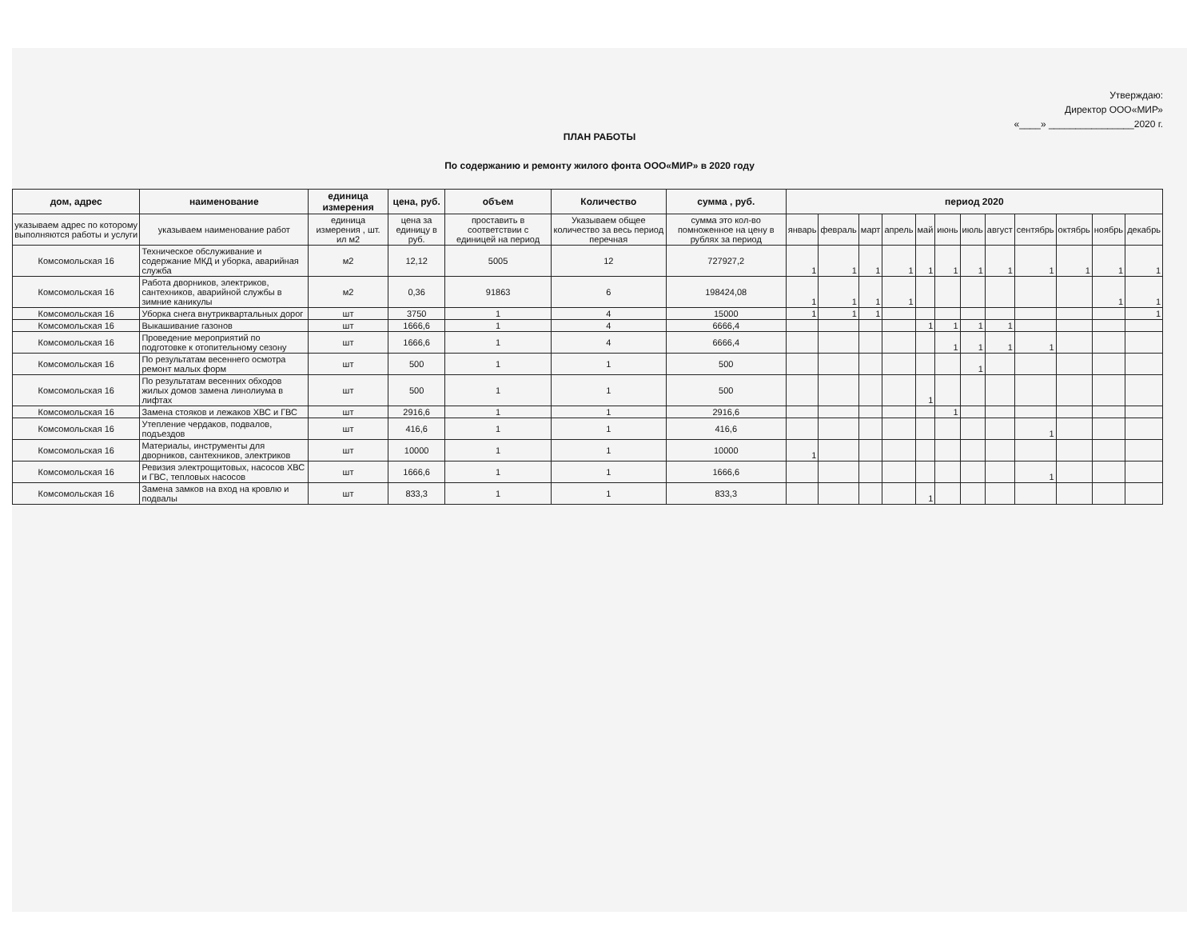Утверждаю:
Директор ООО«МИР»
«____» ________________2020 г.
ПЛАН РАБОТЫ
По содержанию и ремонту жилого фонта ООО«МИР» в 2020 году
| дом, адрес | наименование | единица измерения | цена, руб. | объем | Количество | сумма , руб. | период 2020 | | | | | | | | | | | |
| --- | --- | --- | --- | --- | --- | --- | --- | --- | --- | --- | --- | --- | --- | --- | --- | --- | --- | --- |
| указываем адрес по которому выполняются работы и услуги | указываем наименование работ | единица измерения , шт. ил м2 | цена за единицу в руб. | проставить в соответствии с единицей на период | Указываем общее количество за весь период перечная | сумма это кол-во помноженное на цену в рублях за период | январь | февраль | март | апрель | май | июнь | июль | август | сентябрь | октябрь | ноябрь | декабрь |
| Комсомольская 16 | Техническое обслуживание и содержание МКД и уборка, аварийная служба | м2 | 12,12 | 5005 | 12 | 727927,2 | 1 | 1 | 1 | 1 | 1 | 1 | 1 | 1 | 1 | 1 | 1 | 1 |
| Комсомольская 16 | Работа дворников, электриков, сантехников, аварийной службы в зимние каникулы | м2 | 0,36 | 91863 | 6 | 198424,08 | 1 | 1 | 1 | 1 | | | | | | | 1 | 1 |
| Комсомольская 16 | Уборка снега внутриквартальных дорог | шт | 3750 | 1 | 4 | 15000 | 1 | 1 | 1 | | | | | | | | | 1 |
| Комсомольская 16 | Выкашивание газонов | шт | 1666,6 | 1 | 4 | 6666,4 | | | | | 1 | 1 | 1 | 1 | | | | |
| Комсомольская 16 | Проведение мероприятий по подготовке к отопительному сезону | шт | 1666,6 | 1 | 4 | 6666,4 | | | | | | 1 | 1 | 1 | 1 | | | |
| Комсомольская 16 | По результатам весеннего осмотра ремонт малых форм | шт | 500 | 1 | 1 | 500 | | | | | | | 1 | | | | | |
| Комсомольская 16 | По результатам весенних обходов жилых домов замена линолиума в лифтах | шт | 500 | 1 | 1 | 500 | | | | | 1 | | | | | | | |
| Комсомольская 16 | Замена стояков и лежаков ХВС и ГВС | шт | 2916,6 | 1 | 1 | 2916,6 | | | | | | 1 | | | | | | |
| Комсомольская 16 | Утепление чердаков, подвалов, подъездов | шт | 416,6 | 1 | 1 | 416,6 | | | | | | | | | 1 | | | |
| Комсомольская 16 | Материалы, инструменты для дворников, сантехников, электриков | шт | 10000 | 1 | 1 | 10000 | 1 | | | | | | | | | | | |
| Комсомольская 16 | Ревизия электрощитовых, насосов ХВС и ГВС, тепловых насосов | шт | 1666,6 | 1 | 1 | 1666,6 | | | | | | | | | 1 | | | |
| Комсомольская 16 | Замена замков на вход на кровлю и подвалы | шт | 833,3 | 1 | 1 | 833,3 | | | | | 1 | | | | | | | |